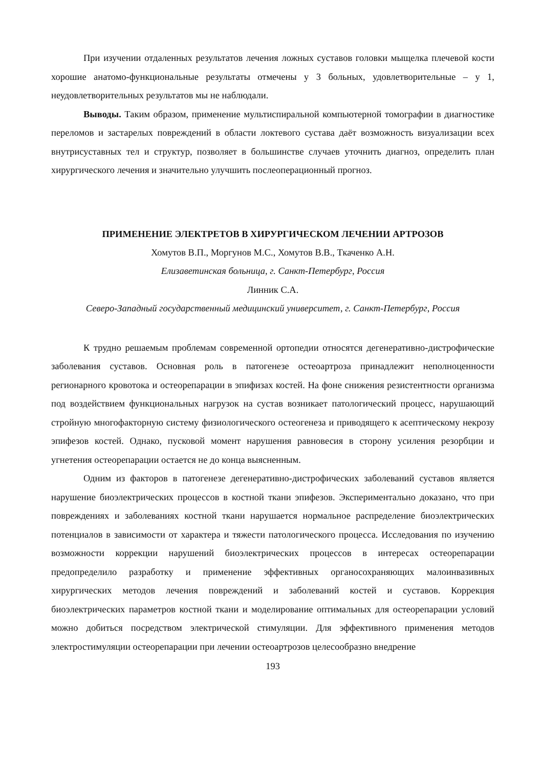При изучении отдаленных результатов лечения ложных суставов головки мыщелка плечевой кости хорошие анатомо-функциональные результаты отмечены у 3 больных, удовлетворительные – у 1, неудовлетворительных результатов мы не наблюдали.
Выводы. Таким образом, применение мультиспиральной компьютерной томографии в диагностике переломов и застарелых повреждений в области локтевого сустава даёт возможность визуализации всех внутрисуставных тел и структур, позволяет в большинстве случаев уточнить диагноз, определить план хирургического лечения и значительно улучшить послеоперационный прогноз.
ПРИМЕНЕНИЕ ЭЛЕКТРЕТОВ В ХИРУРГИЧЕСКОМ ЛЕЧЕНИИ АРТРОЗОВ
Хомутов В.П., Моргунов М.С., Хомутов В.В., Ткаченко А.Н.
Елизаветинская больница, г. Санкт-Петербург, Россия
Линник С.А.
Северо-Западный государственный медицинский университет, г. Санкт-Петербург, Россия
К трудно решаемым проблемам современной ортопедии относятся дегенеративно-дистрофические заболевания суставов. Основная роль в патогенезе остеоартроза принадлежит неполноценности регионарного кровотока и остеорепарации в эпифизах костей. На фоне снижения резистентности организма под воздействием функциональных нагрузок на сустав возникает патологический процесс, нарушающий стройную многофакторную систему физиологического остеогенеза и приводящего к асептическому некрозу эпифезов костей. Однако, пусковой момент нарушения равновесия в сторону усиления резорбции и угнетения остеорепарации остается не до конца выясненным.
Одним из факторов в патогенезе дегенеративно-дистрофических заболеваний суставов является нарушение биоэлектрических процессов в костной ткани эпифезов. Экспериментально доказано, что при повреждениях и заболеваниях костной ткани нарушается нормальное распределение биоэлектрических потенциалов в зависимости от характера и тяжести патологического процесса. Исследования по изучению возможности коррекции нарушений биоэлектрических процессов в интересах остеорепарации предопределило разработку и применение эффективных органосохраняющих малоинвазивных хирургических методов лечения повреждений и заболеваний костей и суставов. Коррекция биоэлектрических параметров костной ткани и моделирование оптимальных для остеорепарации условий можно добиться посредством электрической стимуляции. Для эффективного применения методов электростимуляции остеорепарации при лечении остеоартрозов целесообразно внедрение
193